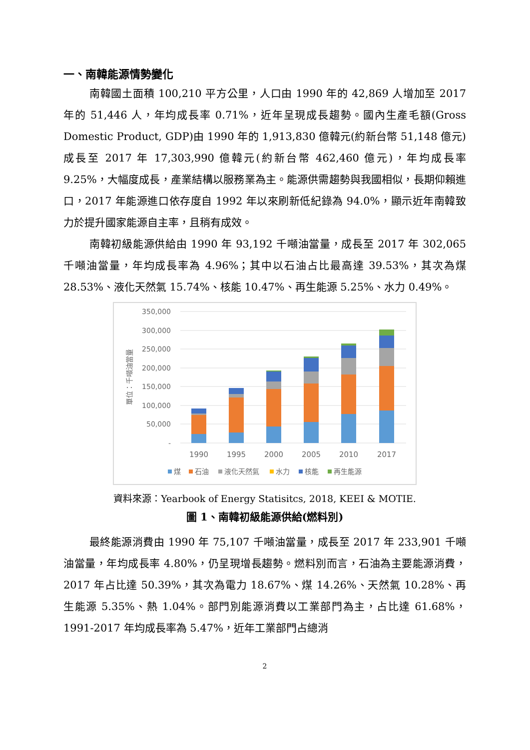一、南韓能源情勢變化
南韓國土面積 100,210 平方公里，人口由 1990 年的 42,869 人增加至 2017 年的 51,446 人，年均成長率 0.71%，近年呈現成長趨勢。國內生產毛額(Gross Domestic Product, GDP)由 1990 年的 1,913,830 億韓元(約新台幣 51,148 億元)成長至 2017 年 17,303,990 億韓元(約新台幣 462,460 億元)，年均成長率 9.25%，大幅度成長，產業結構以服務業為主。能源供需趨勢與我國相似，長期仰賴進口，2017 年能源進口依存度自 1992 年以來刷新低紀錄為 94.0%，顯示近年南韓致力於提升國家能源自主率，且稍有成效。
南韓初級能源供給由 1990 年 93,192 千噸油當量，成長至 2017 年 302,065 千噸油當量，年均成長率為 4.96%；其中以石油占比最高達 39.53%，其次為煤 28.53%、液化天然氣 15.74%、核能 10.47%、再生能源 5.25%、水力 0.49%。
350,000
300,000
250,000
200,000
150,000
100,000
50,000
-
單位：千噸油當量
1990
1995
2000
2005
2010
2017
煤
石油
液化天然氣
水力
核能
再生能源
資料來源：Yearbook of Energy Statisitcs, 2018, KEEI & MOTIE.
圖 1、南韓初級能源供給(燃料別)
最終能源消費由 1990 年 75,107 千噸油當量，成長至 2017 年 233,901 千噸油當量，年均成長率 4.80%，仍呈現增長趨勢。燃料別而言，石油為主要能源消費，2017 年占比達 50.39%，其次為電力 18.67%、煤 14.26%、天然氣 10.28%、再生能源 5.35%、熱 1.04%。部門別能源消費以工業部門為主，占比達 61.68%，1991-2017 年均成長率為 5.47%，近年工業部門占總消
2